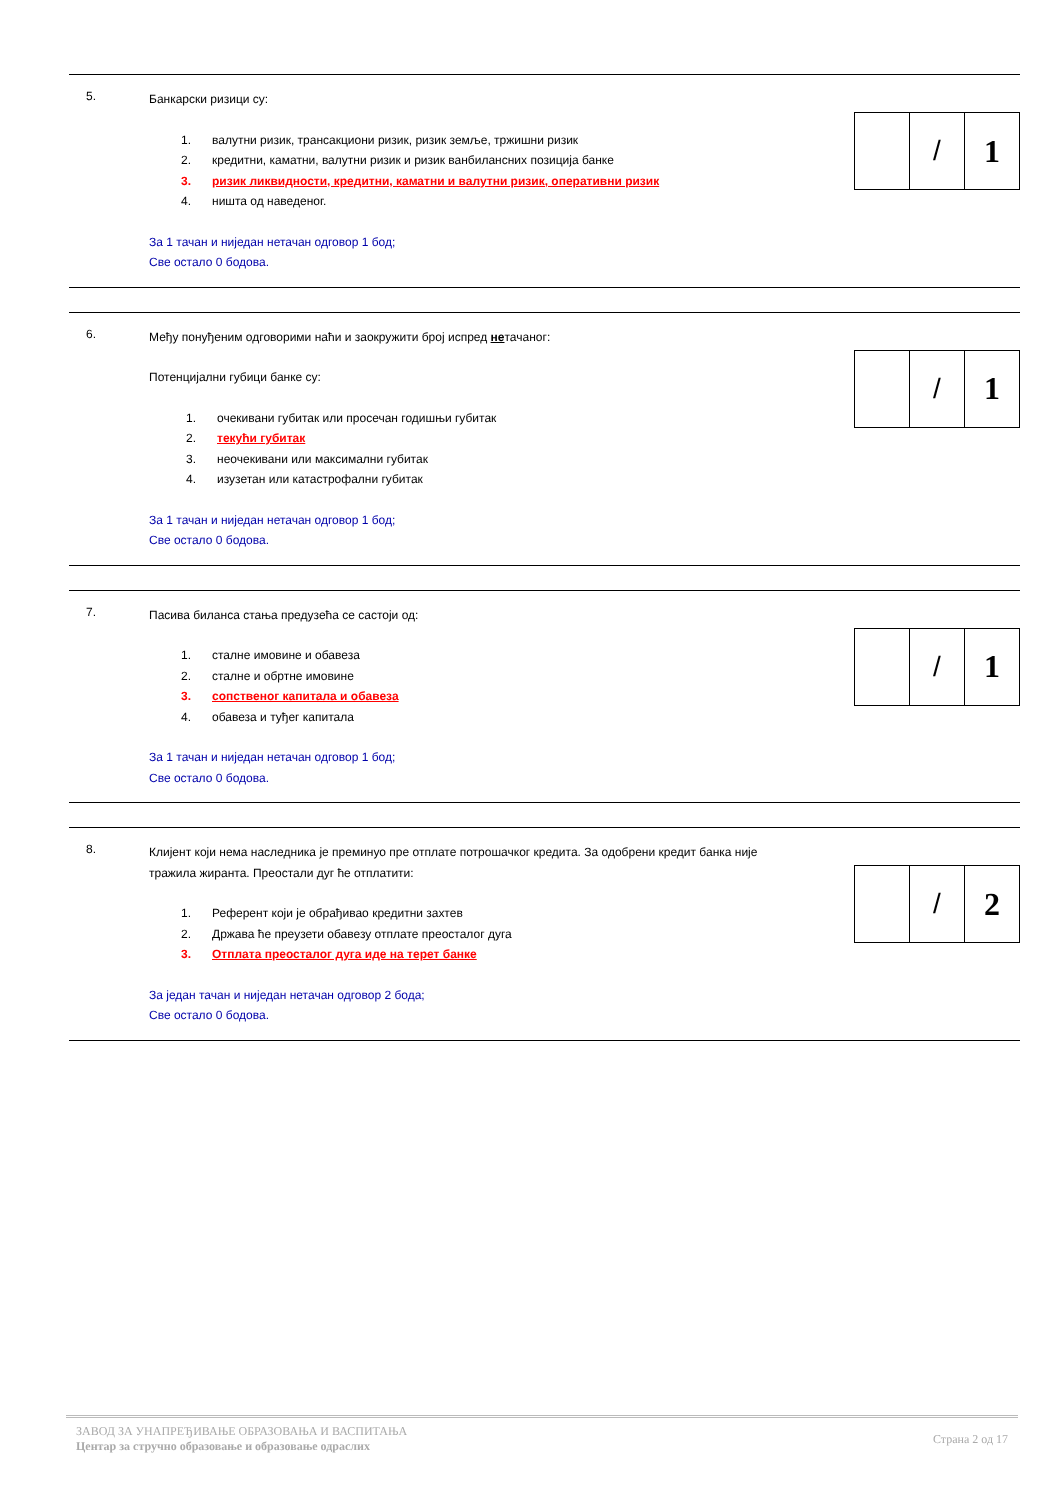5.
Банкарски ризици су:
1. валутни ризик, трансакциони ризик, ризик земље, тржишни ризик
2. кредитни, каматни, валутни ризик и ризик ванбилансних позиција банке
3. ризик ликвидности, кредитни, каматни и валутни ризик, оперативни ризик
4. ништа од наведеног.
За 1 тачан и ниједан нетачан одговор 1 бод;
Све остало 0 бодова.
/ 1
6.
Међу понуђеним одговорими наћи и заокружити број испред нетачаног:
Потенцијални губици банке су:
1. очекивани губитак или просечан годишњи губитак
2. текући губитак
3. неочекивани или максимални губитак
4. изузетан или катастрофални губитак
За 1 тачан и ниједан нетачан одговор 1 бод;
Све остало 0 бодова.
/ 1
7.
Пасива биланса стања предузећа се састоји од:
1. сталне имовине и обавеза
2. сталне и обртне имовине
3. сопственог капитала и обавеза
4. обавеза и туђег капитала
За 1 тачан и ниједан нетачан одговор 1 бод;
Све остало 0 бодова.
/ 1
8.
Клијент који нема наследника је преминуо пре отплате потрошачког кредита. За одобрени кредит банка није тражила жиранта. Преостали дуг ће отплатити:
1. Референт који је обрађивао кредитни захтев
2. Држава ће преузети обавезу отплате преосталог дуга
3. Отплата преосталог дуга иде на терет банке
За један тачан и ниједан нетачан одговор 2 бода;
Све остало 0 бодова.
/ 2
ЗАВОД ЗА УНАПРЕЂИВАЊЕ ОБРАЗОВАЊА И ВАСПИТАЊА
Центар за стручно образовање и образовање одраслих
Страна 2 од 17